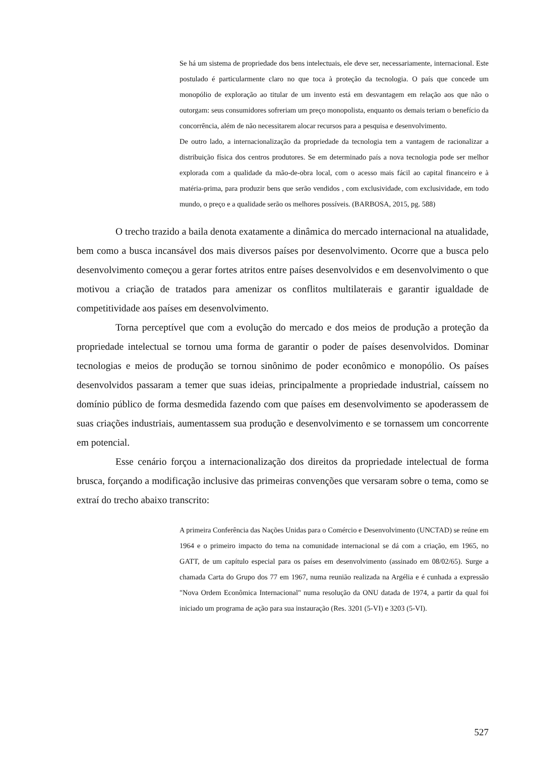Se há um sistema de propriedade dos bens intelectuais, ele deve ser, necessariamente, internacional. Este postulado é particularmente claro no que toca à proteção da tecnologia. O país que concede um monopólio de exploração ao titular de um invento está em desvantagem em relação aos que não o outorgam: seus consumidores sofreriam um preço monopolista, enquanto os demais teriam o benefício da concorrência, além de não necessitarem alocar recursos para a pesquisa e desenvolvimento.
De outro lado, a internacionalização da propriedade da tecnologia tem a vantagem de racionalizar a distribuição física dos centros produtores. Se em determinado país a nova tecnologia pode ser melhor explorada com a qualidade da mão-de-obra local, com o acesso mais fácil ao capital financeiro e à matéria-prima, para produzir bens que serão vendidos , com exclusividade, com exclusividade, em todo mundo, o preço e a qualidade serão os melhores possíveis. (BARBOSA, 2015, pg. 588)
O trecho trazido a baila denota exatamente a dinâmica do mercado internacional na atualidade, bem como a busca incansável dos mais diversos países por desenvolvimento. Ocorre que a busca pelo desenvolvimento começou a gerar fortes atritos entre países desenvolvidos e em desenvolvimento o que motivou a criação de tratados para amenizar os conflitos multilaterais e garantir igualdade de competitividade aos países em desenvolvimento.
Torna perceptível que com a evolução do mercado e dos meios de produção a proteção da propriedade intelectual se tornou uma forma de garantir o poder de países desenvolvidos. Dominar tecnologias e meios de produção se tornou sinônimo de poder econômico e monopólio. Os países desenvolvidos passaram a temer que suas ideias, principalmente a propriedade industrial, caíssem no domínio público de forma desmedida fazendo com que países em desenvolvimento se apoderassem de suas criações industriais, aumentassem sua produção e desenvolvimento e se tornassem um concorrente em potencial.
Esse cenário forçou a internacionalização dos direitos da propriedade intelectual de forma brusca, forçando a modificação inclusive das primeiras convenções que versaram sobre o tema, como se extraí do trecho abaixo transcrito:
A primeira Conferência das Nações Unidas para o Comércio e Desenvolvimento (UNCTAD) se reúne em 1964 e o primeiro impacto do tema na comunidade internacional se dá com a criação, em 1965, no GATT, de um capítulo especial para os países em desenvolvimento (assinado em 08/02/65). Surge a chamada Carta do Grupo dos 77 em 1967, numa reunião realizada na Argélia e é cunhada a expressão "Nova Ordem Econômica Internacional" numa resolução da ONU datada de 1974, a partir da qual foi iniciado um programa de ação para sua instauração (Res. 3201 (5-VI) e 3203 (5-VI).
527